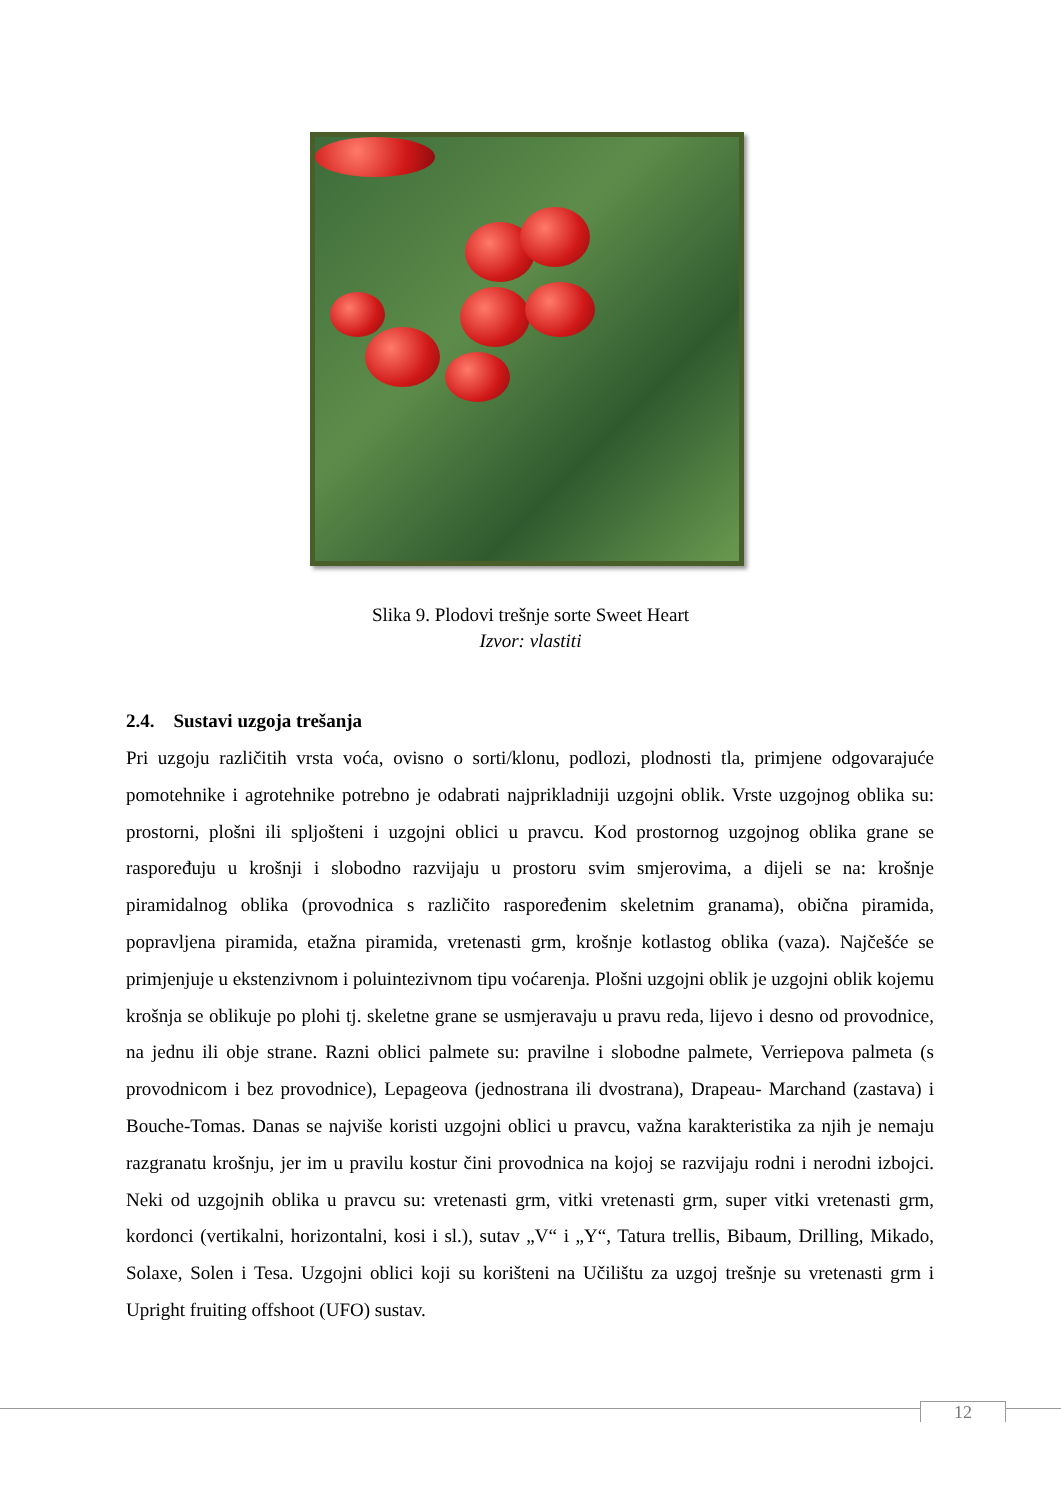Slika 9. Plodovi trešnje sorte Sweet Heart
Izvor: vlastiti
2.4. Sustavi uzgoja trešanja
Pri uzgoju različitih vrsta voća, ovisno o sorti/klonu, podlozi, plodnosti tla, primjene odgovarajuće pomotehnike i agrotehnike potrebno je odabrati najprikladniji uzgojni oblik. Vrste uzgojnog oblika su: prostorni, plošni ili spljošteni i uzgojni oblici u pravcu. Kod prostornog uzgojnog oblika grane se raspoređuju u krošnji i slobodno razvijaju u prostoru svim smjerovima, a dijeli se na: krošnje piramidalnog oblika (provodnica s različito raspoređenim skeletnim granama), obična piramida, popravljena piramida, etažna piramida, vretenasti grm, krošnje kotlastog oblika (vaza). Najčešće se primjenjuje u ekstenzivnom i poluintezivnom tipu voćarenja. Plošni uzgojni oblik je uzgojni oblik kojemu krošnja se oblikuje po plohi tj. skeletne grane se usmjeravaju u pravu reda, lijevo i desno od provodnice, na jednu ili obje strane. Razni oblici palmete su: pravilne i slobodne palmete, Verriepova palmeta (s provodnicom i bez provodnice), Lepageova (jednostrana ili dvostrana), Drapeau- Marchand (zastava) i Bouche-Tomas. Danas se najviše koristi uzgojni oblici u pravcu, važna karakteristika za njih je nemaju razgranatu krošnju, jer im u pravilu kostur čini provodnica na kojoj se razvijaju rodni i nerodni izbojci. Neki od uzgojnih oblika u pravcu su: vretenasti grm, vitki vretenasti grm, super vitki vretenasti grm, kordonci (vertikalni, horizontalni, kosi i sl.), sutav „V“ i „Y“, Tatura trellis, Bibaum, Drilling, Mikado, Solaxe, Solen i Tesa. Uzgojni oblici koji su korišteni na Učilištu za uzgoj trešnje su vretenasti grm i Upright fruiting offshoot (UFO) sustav.
12